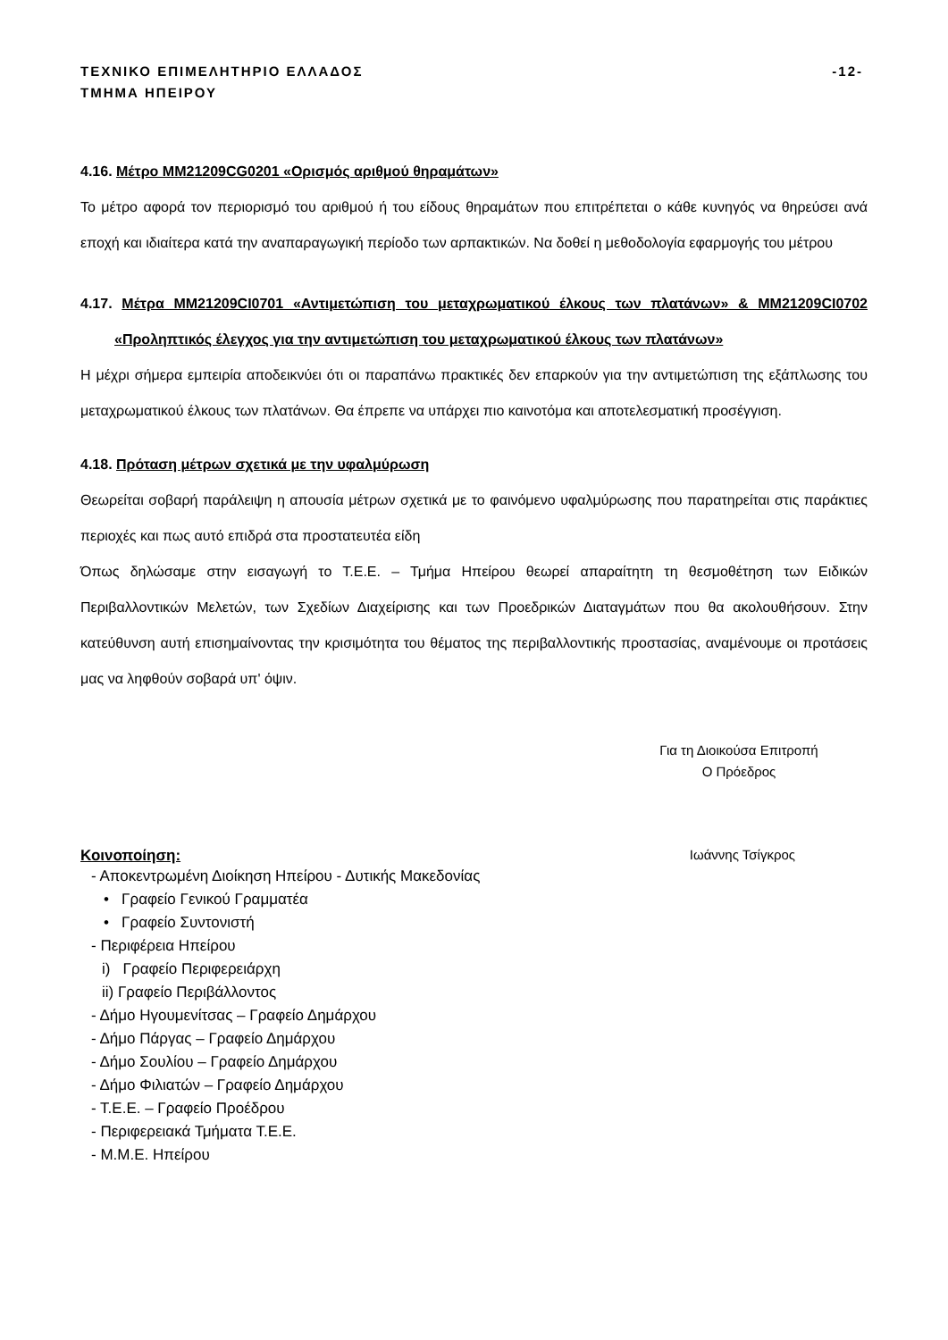ΤΕΧΝΙΚΟ ΕΠΙΜΕΛΗΤΗΡΙΟ ΕΛΛΑΔΟΣ
ΤΜΗΜΑ ΗΠΕΙΡΟΥ
-12-
4.16. Μέτρο ΜΜ21209CG0201 «Ορισμός αριθμού θηραμάτων»
Το μέτρο αφορά τον περιορισμό του αριθμού ή του είδους θηραμάτων που επιτρέπεται ο κάθε κυνηγός να θηρεύσει ανά εποχή και ιδιαίτερα κατά την αναπαραγωγική περίοδο των αρπακτικών. Να δοθεί η μεθοδολογία εφαρμογής του μέτρου
4.17. Μέτρα ΜΜ21209CI0701 «Αντιμετώπιση του μεταχρωματικού έλκους των πλατάνων» & ΜΜ21209CI0702 «Προληπτικός έλεγχος για την αντιμετώπιση του μεταχρωματικού έλκους των πλατάνων»
Η μέχρι σήμερα εμπειρία αποδεικνύει ότι οι παραπάνω πρακτικές δεν επαρκούν για την αντιμετώπιση της εξάπλωσης του μεταχρωματικού έλκους των πλατάνων. Θα έπρεπε να υπάρχει πιο καινοτόμα και αποτελεσματική προσέγγιση.
4.18. Πρόταση μέτρων σχετικά με την υφαλμύρωση
Θεωρείται σοβαρή παράλειψη η απουσία μέτρων σχετικά με το φαινόμενο υφαλμύρωσης που παρατηρείται στις παράκτιες περιοχές και πως αυτό επιδρά στα προστατευτέα είδη
Όπως δηλώσαμε στην εισαγωγή το Τ.Ε.Ε. – Τμήμα Ηπείρου θεωρεί απαραίτητη τη θεσμοθέτηση των Ειδικών Περιβαλλοντικών Μελετών, των Σχεδίων Διαχείρισης και των Προεδρικών Διαταγμάτων που θα ακολουθήσουν. Στην κατεύθυνση αυτή επισημαίνοντας την κρισιμότητα του θέματος της περιβαλλοντικής προστασίας, αναμένουμε οι προτάσεις μας να ληφθούν σοβαρά υπ' όψιν.
Για τη Διοικούσα Επιτροπή
Ο Πρόεδρος
Κοινοποίηση: Ιωάννης Τσίγκρος
- Αποκεντρωμένη Διοίκηση Ηπείρου - Δυτικής Μακεδονίας
• Γραφείο Γενικού Γραμματέα
• Γραφείο Συντονιστή
- Περιφέρεια Ηπείρου
i) Γραφείο Περιφερειάρχη
ii) Γραφείο Περιβάλλοντος
- Δήμο Ηγουμενίτσας – Γραφείο Δημάρχου
- Δήμο Πάργας – Γραφείο Δημάρχου
- Δήμο Σουλίου – Γραφείο Δημάρχου
- Δήμο Φιλιατών – Γραφείο Δημάρχου
- Τ.Ε.Ε. – Γραφείο Προέδρου
- Περιφερειακά Τμήματα Τ.Ε.Ε.
- Μ.Μ.Ε. Ηπείρου